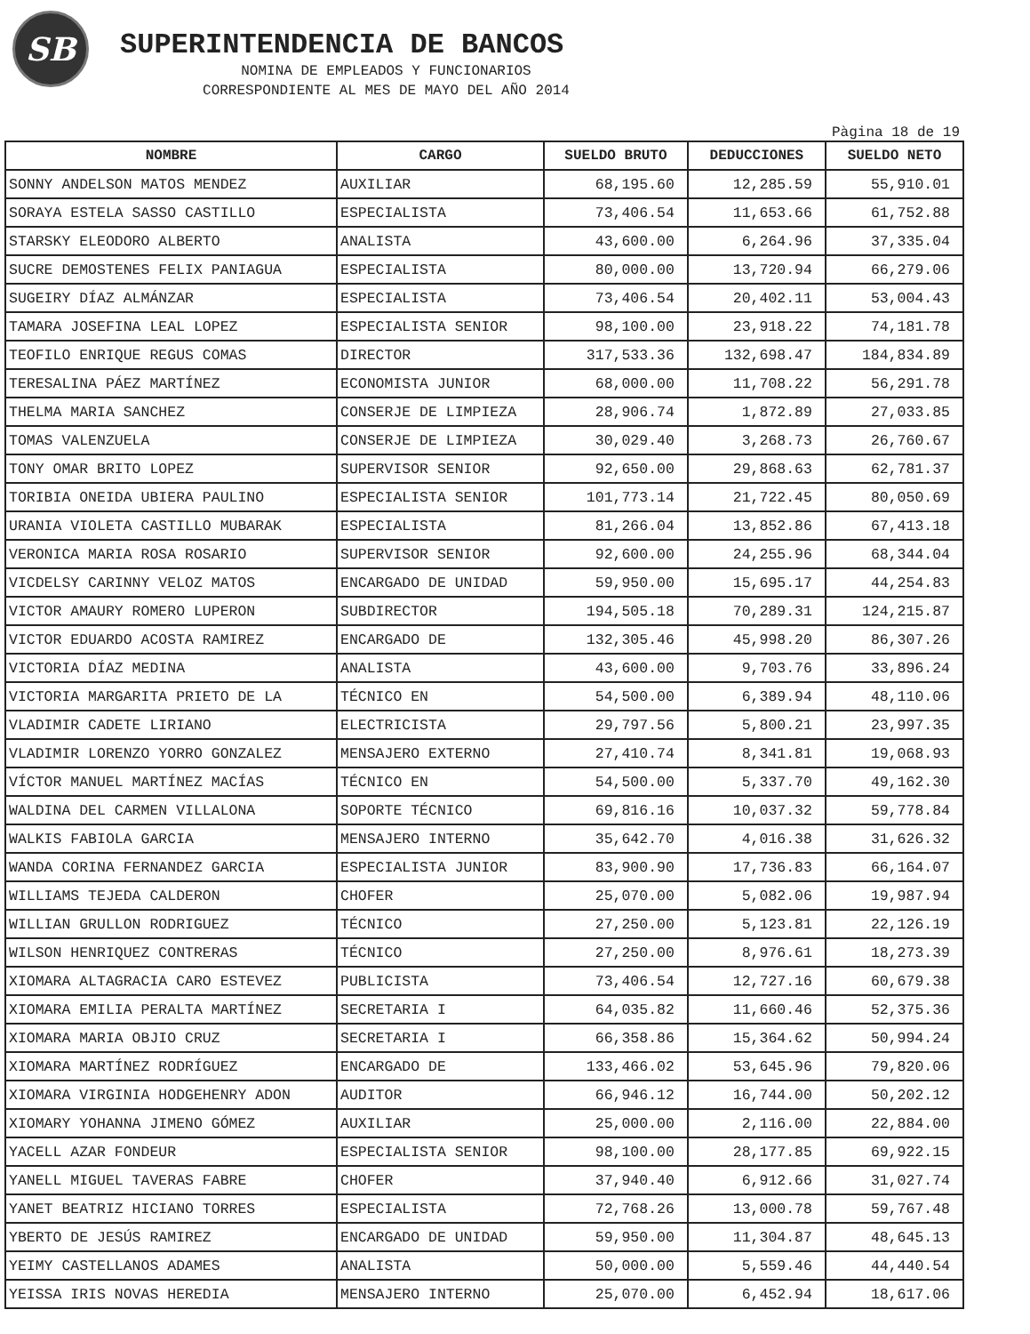SB
SUPERINTENDENCIA DE BANCOS
NOMINA DE EMPLEADOS Y FUNCIONARIOS
CORRESPONDIENTE AL MES DE MAYO DEL AÑO 2014
Pàgina 18 de 19
| NOMBRE | CARGO | SUELDO BRUTO | DEDUCCIONES | SUELDO NETO |
| --- | --- | --- | --- | --- |
| SONNY ANDELSON MATOS MENDEZ | AUXILIAR | 68,195.60 | 12,285.59 | 55,910.01 |
| SORAYA ESTELA SASSO CASTILLO | ESPECIALISTA | 73,406.54 | 11,653.66 | 61,752.88 |
| STARSKY ELEODORO ALBERTO | ANALISTA | 43,600.00 | 6,264.96 | 37,335.04 |
| SUCRE DEMOSTENES FELIX PANIAGUA | ESPECIALISTA | 80,000.00 | 13,720.94 | 66,279.06 |
| SUGEIRY DÍAZ ALMÁNZAR | ESPECIALISTA | 73,406.54 | 20,402.11 | 53,004.43 |
| TAMARA JOSEFINA LEAL LOPEZ | ESPECIALISTA SENIOR | 98,100.00 | 23,918.22 | 74,181.78 |
| TEOFILO ENRIQUE REGUS COMAS | DIRECTOR | 317,533.36 | 132,698.47 | 184,834.89 |
| TERESALINA PÁEZ MARTÍNEZ | ECONOMISTA JUNIOR | 68,000.00 | 11,708.22 | 56,291.78 |
| THELMA MARIA SANCHEZ | CONSERJE DE LIMPIEZA | 28,906.74 | 1,872.89 | 27,033.85 |
| TOMAS VALENZUELA | CONSERJE DE LIMPIEZA | 30,029.40 | 3,268.73 | 26,760.67 |
| TONY OMAR BRITO LOPEZ | SUPERVISOR SENIOR | 92,650.00 | 29,868.63 | 62,781.37 |
| TORIBIA ONEIDA UBIERA PAULINO | ESPECIALISTA SENIOR | 101,773.14 | 21,722.45 | 80,050.69 |
| URANIA VIOLETA CASTILLO MUBARAK | ESPECIALISTA | 81,266.04 | 13,852.86 | 67,413.18 |
| VERONICA MARIA ROSA ROSARIO | SUPERVISOR SENIOR | 92,600.00 | 24,255.96 | 68,344.04 |
| VICDELSY CARINNY VELOZ MATOS | ENCARGADO DE UNIDAD | 59,950.00 | 15,695.17 | 44,254.83 |
| VICTOR AMAURY ROMERO LUPERON | SUBDIRECTOR | 194,505.18 | 70,289.31 | 124,215.87 |
| VICTOR EDUARDO ACOSTA RAMIREZ | ENCARGADO DE | 132,305.46 | 45,998.20 | 86,307.26 |
| VICTORIA DÍAZ MEDINA | ANALISTA | 43,600.00 | 9,703.76 | 33,896.24 |
| VICTORIA MARGARITA PRIETO DE LA | TÉCNICO EN | 54,500.00 | 6,389.94 | 48,110.06 |
| VLADIMIR CADETE LIRIANO | ELECTRICISTA | 29,797.56 | 5,800.21 | 23,997.35 |
| VLADIMIR LORENZO YORRO GONZALEZ | MENSAJERO EXTERNO | 27,410.74 | 8,341.81 | 19,068.93 |
| VÍCTOR MANUEL MARTÍNEZ MACÍAS | TÉCNICO EN | 54,500.00 | 5,337.70 | 49,162.30 |
| WALDINA DEL CARMEN VILLALONA | SOPORTE TÉCNICO | 69,816.16 | 10,037.32 | 59,778.84 |
| WALKIS FABIOLA GARCIA | MENSAJERO INTERNO | 35,642.70 | 4,016.38 | 31,626.32 |
| WANDA CORINA FERNANDEZ GARCIA | ESPECIALISTA JUNIOR | 83,900.90 | 17,736.83 | 66,164.07 |
| WILLIAMS TEJEDA CALDERON | CHOFER | 25,070.00 | 5,082.06 | 19,987.94 |
| WILLIAN GRULLON RODRIGUEZ | TÉCNICO | 27,250.00 | 5,123.81 | 22,126.19 |
| WILSON HENRIQUEZ CONTRERAS | TÉCNICO | 27,250.00 | 8,976.61 | 18,273.39 |
| XIOMARA ALTAGRACIA CARO ESTEVEZ | PUBLICISTA | 73,406.54 | 12,727.16 | 60,679.38 |
| XIOMARA EMILIA PERALTA MARTÍNEZ | SECRETARIA I | 64,035.82 | 11,660.46 | 52,375.36 |
| XIOMARA MARIA OBJIO CRUZ | SECRETARIA I | 66,358.86 | 15,364.62 | 50,994.24 |
| XIOMARA MARTÍNEZ RODRÍGUEZ | ENCARGADO DE | 133,466.02 | 53,645.96 | 79,820.06 |
| XIOMARA VIRGINIA HODGEHENRY ADON | AUDITOR | 66,946.12 | 16,744.00 | 50,202.12 |
| XIOMARY YOHANNA JIMENO GÓMEZ | AUXILIAR | 25,000.00 | 2,116.00 | 22,884.00 |
| YACELL AZAR FONDEUR | ESPECIALISTA SENIOR | 98,100.00 | 28,177.85 | 69,922.15 |
| YANELL MIGUEL TAVERAS FABRE | CHOFER | 37,940.40 | 6,912.66 | 31,027.74 |
| YANET BEATRIZ HICIANO TORRES | ESPECIALISTA | 72,768.26 | 13,000.78 | 59,767.48 |
| YBERTO DE JESÚS RAMIREZ | ENCARGADO DE UNIDAD | 59,950.00 | 11,304.87 | 48,645.13 |
| YEIMY CASTELLANOS ADAMES | ANALISTA | 50,000.00 | 5,559.46 | 44,440.54 |
| YEISSA IRIS NOVAS HEREDIA | MENSAJERO INTERNO | 25,070.00 | 6,452.94 | 18,617.06 |